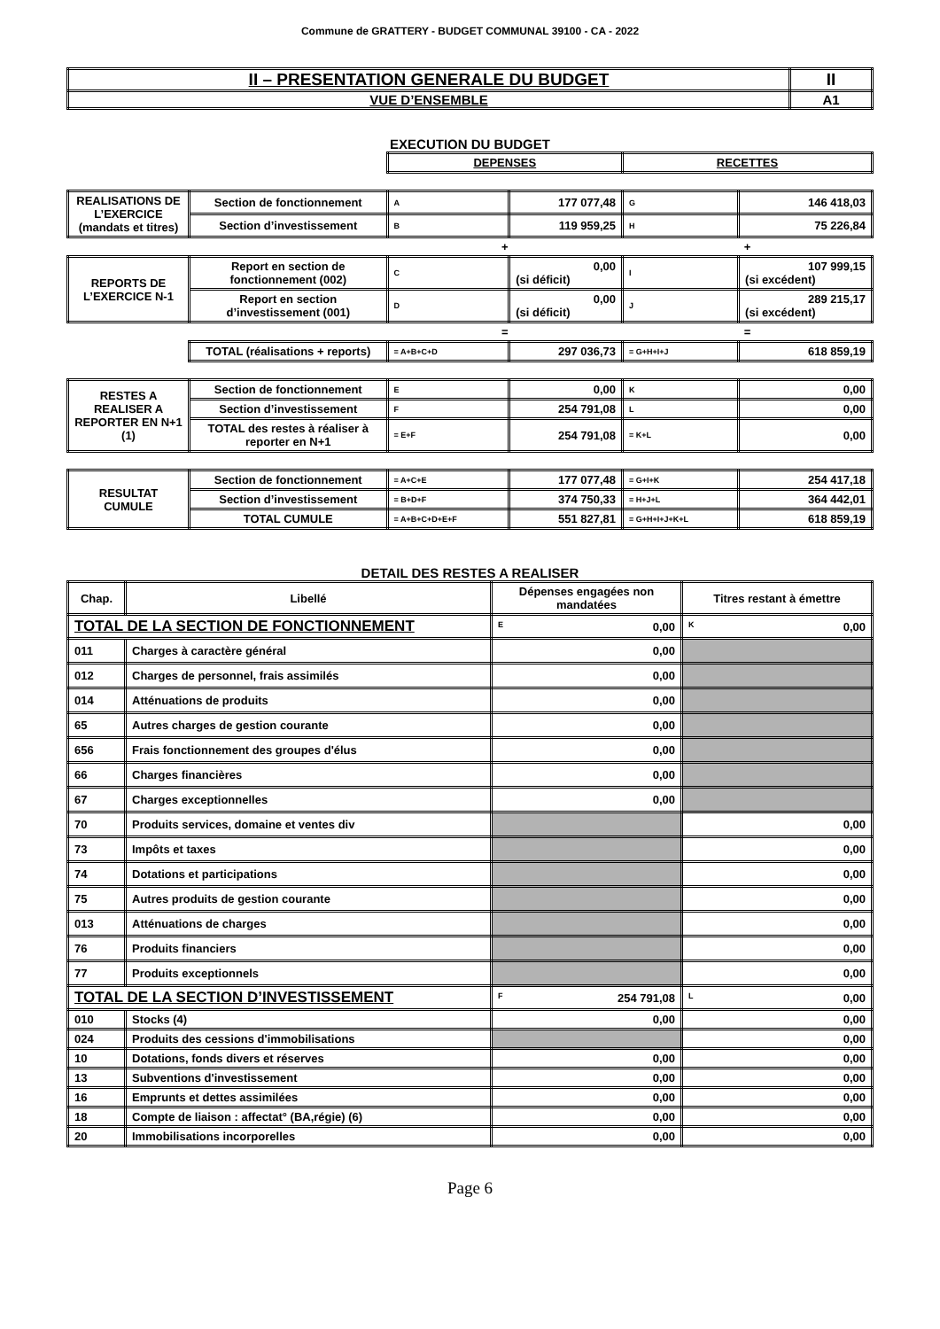Commune de GRATTERY - BUDGET COMMUNAL 39100 - CA - 2022
| II – PRESENTATION GENERALE DU BUDGET | II |
| VUE D’ENSEMBLE | A1 |
EXECUTION DU BUDGET
| | | DEPENSES | | RECETTES | |
| REALISATIONS DE L’EXERCICE (mandats et titres) | Section de fonctionnement | A | 177 077,48 | G | 146 418,03 |
| | Section d’investissement | B | 119 959,25 | H | 75 226,84 |
| | | + | | + | |
| REPORTS DE L’EXERCICE N-1 | Report en section de fonctionnement (002) | C | 0,00 (si déficit) | I | 107 999,15 (si excédent) |
| | Report en section d’investissement (001) | D | 0,00 (si déficit) | J | 289 215,17 (si excédent) |
| | | = | | = | |
| | TOTAL (réalisations + reports) | = A+B+C+D | 297 036,73 | = G+H+I+J | 618 859,19 |
| RESTES A REALISER A REPORTER EN N+1 (1) | Section de fonctionnement | E | 0,00 | K | 0,00 |
| | Section d’investissement | F | 254 791,08 | L | 0,00 |
| | TOTAL des restes à réaliser à reporter en N+1 | = E+F | 254 791,08 | = K+L | 0,00 |
| RESULTAT CUMULE | Section de fonctionnement | = A+C+E | 177 077,48 | = G+I+K | 254 417,18 |
| | Section d’investissement | = B+D+F | 374 750,33 | = H+J+L | 364 442,01 |
| | TOTAL CUMULE | = A+B+C+D+E+F | 551 827,81 | = G+H+I+J+K+L | 618 859,19 |
DETAIL DES RESTES A REALISER
| Chap. | Libellé | Dépenses engagées non mandatées | Titres restant à émettre |
| --- | --- | --- | --- |
| TOTAL DE LA SECTION DE FONCTIONNEMENT | | E 0,00 | K 0,00 |
| 011 | Charges à caractère général | 0,00 | |
| 012 | Charges de personnel, frais assimilés | 0,00 | |
| 014 | Atténuations de produits | 0,00 | |
| 65 | Autres charges de gestion courante | 0,00 | |
| 656 | Frais fonctionnement des groupes d'élus | 0,00 | |
| 66 | Charges financières | 0,00 | |
| 67 | Charges exceptionnelles | 0,00 | |
| 70 | Produits services, domaine et ventes div | | 0,00 |
| 73 | Impôts et taxes | | 0,00 |
| 74 | Dotations et participations | | 0,00 |
| 75 | Autres produits de gestion courante | | 0,00 |
| 013 | Atténuations de charges | | 0,00 |
| 76 | Produits financiers | | 0,00 |
| 77 | Produits exceptionnels | | 0,00 |
| TOTAL DE LA SECTION D’INVESTISSEMENT | | F 254 791,08 | L 0,00 |
| 010 | Stocks (4) | 0,00 | 0,00 |
| 024 | Produits des cessions d'immobilisations | | 0,00 |
| 10 | Dotations, fonds divers et réserves | 0,00 | 0,00 |
| 13 | Subventions d'investissement | 0,00 | 0,00 |
| 16 | Emprunts et dettes assimilées | 0,00 | 0,00 |
| 18 | Compte de liaison : affectat° (BA,régie) (6) | 0,00 | 0,00 |
| 20 | Immobilisations incorporelles | 0,00 | 0,00 |
Page 6